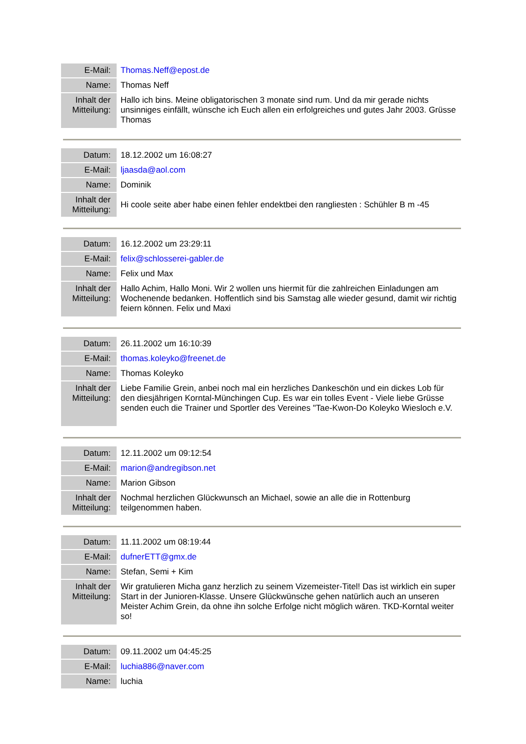| E-Mail: | Thomas.Neff@epost.de |
| Name: | Thomas Neff |
| Inhalt der Mitteilung: | Hallo ich bins. Meine obligatorischen 3 monate sind rum. Und da mir gerade nichts unsinniges einfällt, wünsche ich Euch allen ein erfolgreiches und gutes Jahr 2003. Grüsse Thomas |
| Datum: | 18.12.2002 um 16:08:27 |
| E-Mail: | ljaasda@aol.com |
| Name: | Dominik |
| Inhalt der Mitteilung: | Hi coole seite aber habe einen fehler endektbei den rangliesten : Schühler B m -45 |
| Datum: | 16.12.2002 um 23:29:11 |
| E-Mail: | felix@schlosserei-gabler.de |
| Name: | Felix und Max |
| Inhalt der Mitteilung: | Hallo Achim, Hallo Moni. Wir 2 wollen uns hiermit für die zahlreichen Einladungen am Wochenende bedanken. Hoffentlich sind bis Samstag alle wieder gesund, damit wir richtig feiern können. Felix und Maxi |
| Datum: | 26.11.2002 um 16:10:39 |
| E-Mail: | thomas.koleyko@freenet.de |
| Name: | Thomas Koleyko |
| Inhalt der Mitteilung: | Liebe Familie Grein, anbei noch mal ein herzliches Dankeschön und ein dickes Lob für den diesjährigen Korntal-Münchingen Cup. Es war ein tolles Event - Viele liebe Grüsse senden euch die Trainer und Sportler des Vereines "Tae-Kwon-Do Koleyko Wiesloch e.V. |
| Datum: | 12.11.2002 um 09:12:54 |
| E-Mail: | marion@andregibson.net |
| Name: | Marion Gibson |
| Inhalt der Mitteilung: | Nochmal herzlichen Glückwunsch an Michael, sowie an alle die in Rottenburg teilgenommen haben. |
| Datum: | 11.11.2002 um 08:19:44 |
| E-Mail: | dufnerETT@gmx.de |
| Name: | Stefan, Semi + Kim |
| Inhalt der Mitteilung: | Wir gratulieren Micha ganz herzlich zu seinem Vizemeister-Titel! Das ist wirklich ein super Start in der Junioren-Klasse. Unsere Glückwünsche gehen natürlich auch an unseren Meister Achim Grein, da ohne ihn solche Erfolge nicht möglich wären. TKD-Korntal weiter so! |
| Datum: | 09.11.2002 um 04:45:25 |
| E-Mail: | luchia886@naver.com |
| Name: | luchia |